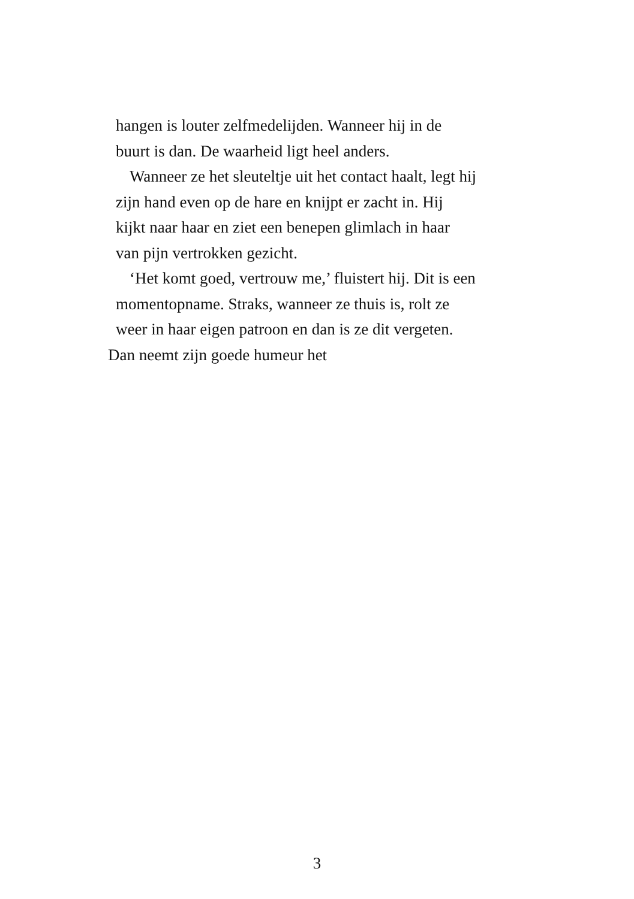hangen is louter zelfmedelijden. Wanneer hij in de
buurt is dan. De waarheid ligt heel anders.
Wanneer ze het sleuteltje uit het contact haalt, legt hij
zijn hand even op de hare en knijpt er zacht in. Hij
kijkt naar haar en ziet een benepen glimlach in haar
van pijn vertrokken gezicht.
‘Het komt goed, vertrouw me,’ fluistert hij. Dit is een
momentopname. Straks, wanneer ze thuis is, rolt ze
weer in haar eigen patroon en dan is ze dit vergeten.
Dan neemt zijn goede humeur het
3